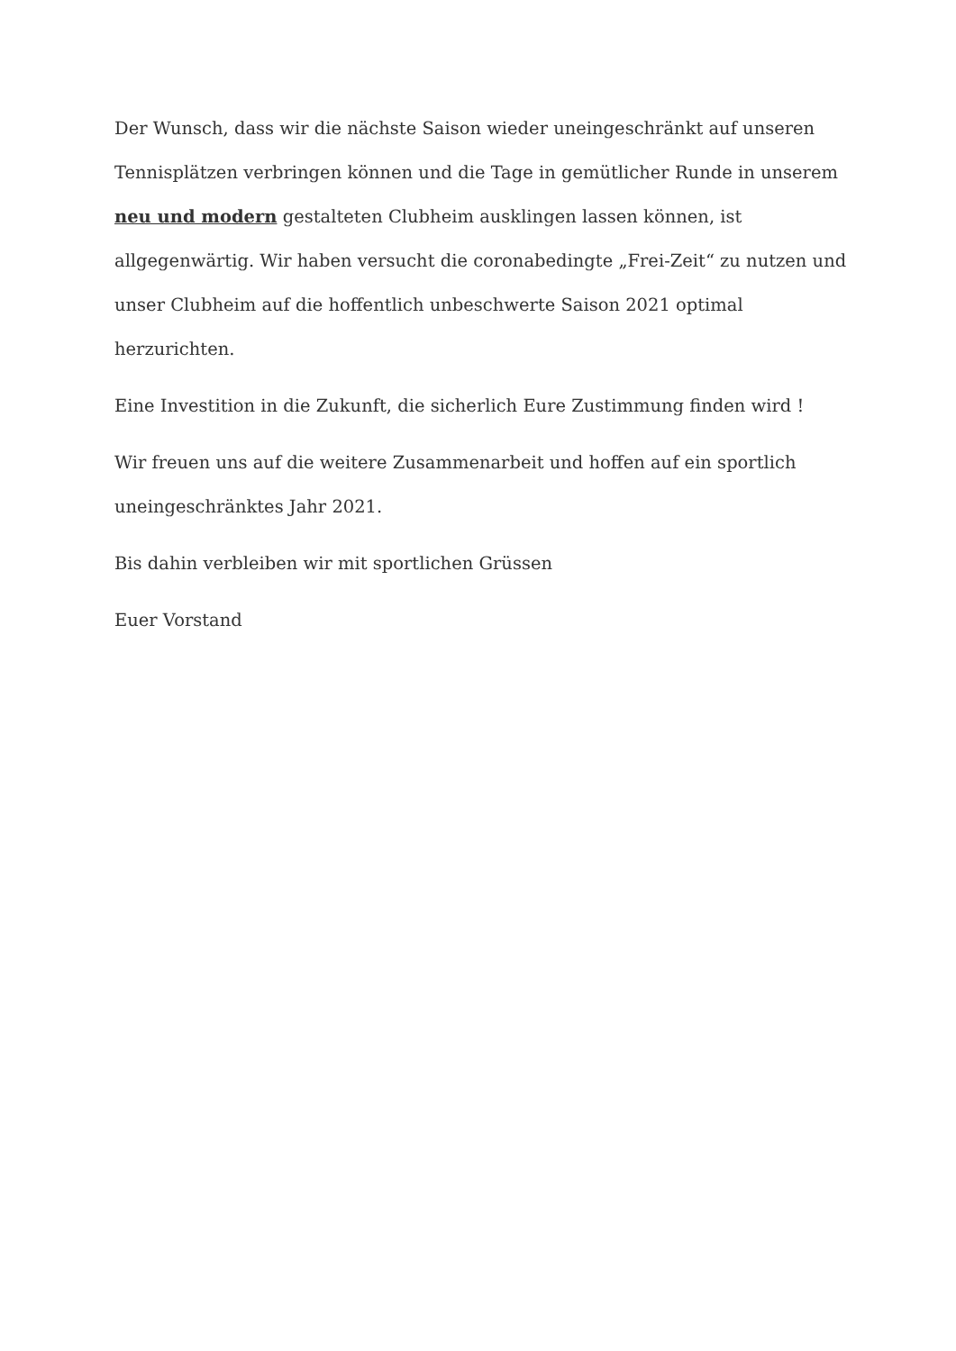Der Wunsch, dass wir die nächste Saison wieder uneingeschränkt auf unseren Tennisplätzen verbringen können und die Tage in gemütlicher Runde in unserem neu und modern gestalteten Clubheim ausklingen lassen können, ist allgegenwärtig. Wir haben versucht die coronabedingte „Frei-Zeit“ zu nutzen und unser Clubheim auf die hoffentlich unbeschwerte Saison 2021 optimal herzurichten.
Eine Investition in die Zukunft, die sicherlich Eure Zustimmung finden wird !
Wir freuen uns auf die weitere Zusammenarbeit und hoffen auf ein sportlich uneingeschränktes Jahr 2021.
Bis dahin verbleiben wir mit sportlichen Grüssen
Euer Vorstand